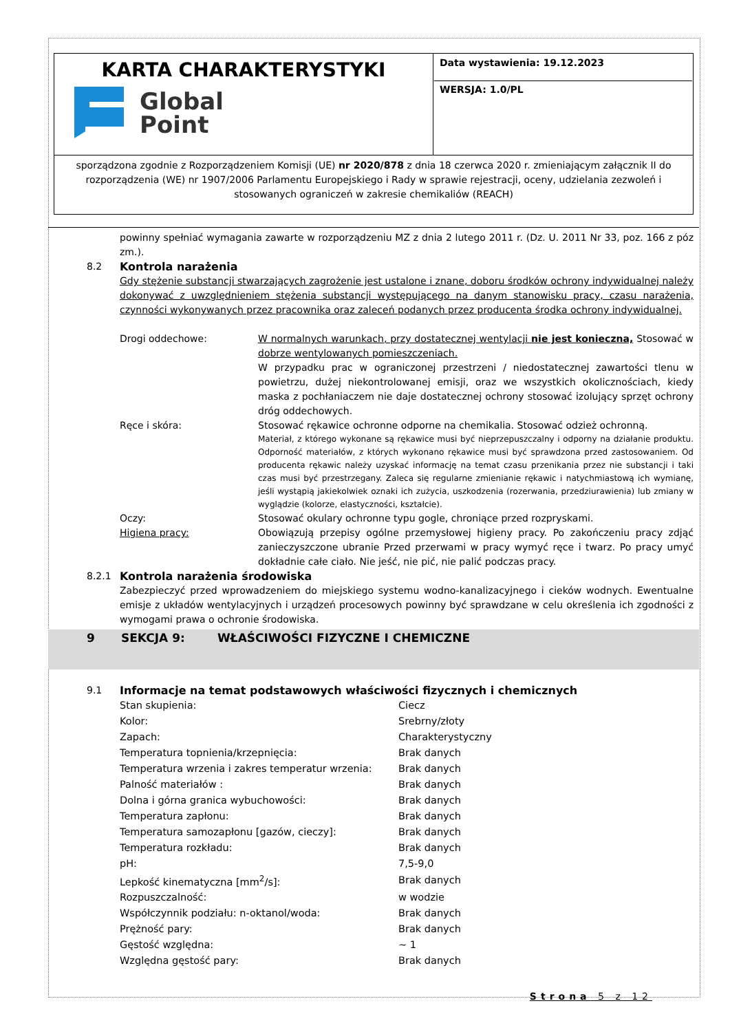| KARTA CHARAKTERYSTYKI Global Point | Data wystawienia: 19.12.2023 WERSJA: 1.0/PL |
sporządzona zgodnie z Rozporządzeniem Komisji (UE) nr 2020/878 z dnia 18 czerwca 2020 r. zmieniającym załącznik II do rozporządzenia (WE) nr 1907/2006 Parlamentu Europejskiego i Rady w sprawie rejestracji, oceny, udzielania zezwoleń i stosowanych ograniczeń w zakresie chemikaliów (REACH)
powinny spełniać wymagania zawarte w rozporządzeniu MZ z dnia 2 lutego 2011 r. (Dz. U. 2011 Nr 33, poz. 166 z póz zm.).
8.2 Kontrola narażenia
Gdy stężenie substancji stwarzających zagrożenie jest ustalone i znane, doboru środków ochrony indywidualnej należy dokonywać z uwzględnieniem stężenia substancji występującego na danym stanowisku pracy, czasu narażenia, czynności wykonywanych przez pracownika oraz zaleceń podanych przez producenta środka ochrony indywidualnej.
Drogi oddechowe: W normalnych warunkach, przy dostatecznej wentylacji nie jest konieczna, Stosować w dobrze wentylowanych pomieszczeniach.
W przypadku prac w ograniczonej przestrzeni / niedostatecznej zawartości tlenu w powietrzu, dużej niekontrolowanej emisji, oraz we wszystkich okolicznościach, kiedy maska z pochłaniaczem nie daje dostatecznej ochrony stosować izolujący sprzęt ochrony dróg oddechowych.
Ręce i skóra: Stosować rękawice ochronne odporne na chemikalia. Stosować odzież ochronną.
Materiał, z którego wykonane są rękawice musi być nieprzepuszczalny i odporny na działanie produktu. Odporność materiałów, z których wykonano rękawice musi być sprawdzona przed zastosowaniem. Od producenta rękawic należy uzyskać informację na temat czasu przenikania przez nie substancji i taki czas musi być przestrzegany. Zaleca się regularne zmienianie rękawic i natychmiastową ich wymianę, jeśli wystąpią jakiekolwiek oznaki ich zużycia, uszkodzenia (rozerwania, przedziurawienia) lub zmiany w wyglądzie (kolorze, elastyczności, kształcie).
Oczy: Stosować okulary ochronne typu gogle, chroniące przed rozpryskami.
Higiena pracy: Obowiązują przepisy ogólne przemysłowej higieny pracy. Po zakończeniu pracy zdjąć zanieczyszczone ubranie Przed przerwami w pracy wymyć ręce i twarz. Po pracy umyć dokładnie całe ciało. Nie jeść, nie pić, nie palić podczas pracy.
8.2.1 Kontrola narażenia środowiska
Zabezpieczyć przed wprowadzeniem do miejskiego systemu wodno-kanalizacyjnego i cieków wodnych. Ewentualne emisje z układów wentylacyjnych i urządzeń procesowych powinny być sprawdzane w celu określenia ich zgodności z wymogami prawa o ochronie środowiska.
9 SEKCJA 9: WŁAŚCIWOŚCI FIZYCZNE I CHEMICZNE
9.1 Informacje na temat podstawowych właściwości fizycznych i chemicznych
| Stan skupienia: | Ciecz |
| Kolor: | Srebrny/złoty |
| Zapach: | Charakterystyczny |
| Temperatura topnienia/krzepnięcia: | Brak danych |
| Temperatura wrzenia i zakres temperatur wrzenia: | Brak danych |
| Palność materiałów : | Brak danych |
| Dolna i górna granica wybuchowości: | Brak danych |
| Temperatura zapłonu: | Brak danych |
| Temperatura samozapłonu [gazów, cieczy]: | Brak danych |
| Temperatura rozkładu: | Brak danych |
| pH: | 7,5-9,0 |
| Lepkość kinematyczna [mm<sup>2</sup>/s]: | Brak danych |
| Rozpuszczalność: | w wodzie |
| Współczynnik podziału: n-oktanol/woda: | Brak danych |
| Prężność pary: | Brak danych |
| Gęstość względna: | ~ 1 |
| Względna gęstość pary: | Brak danych |
Strona 5 z 12